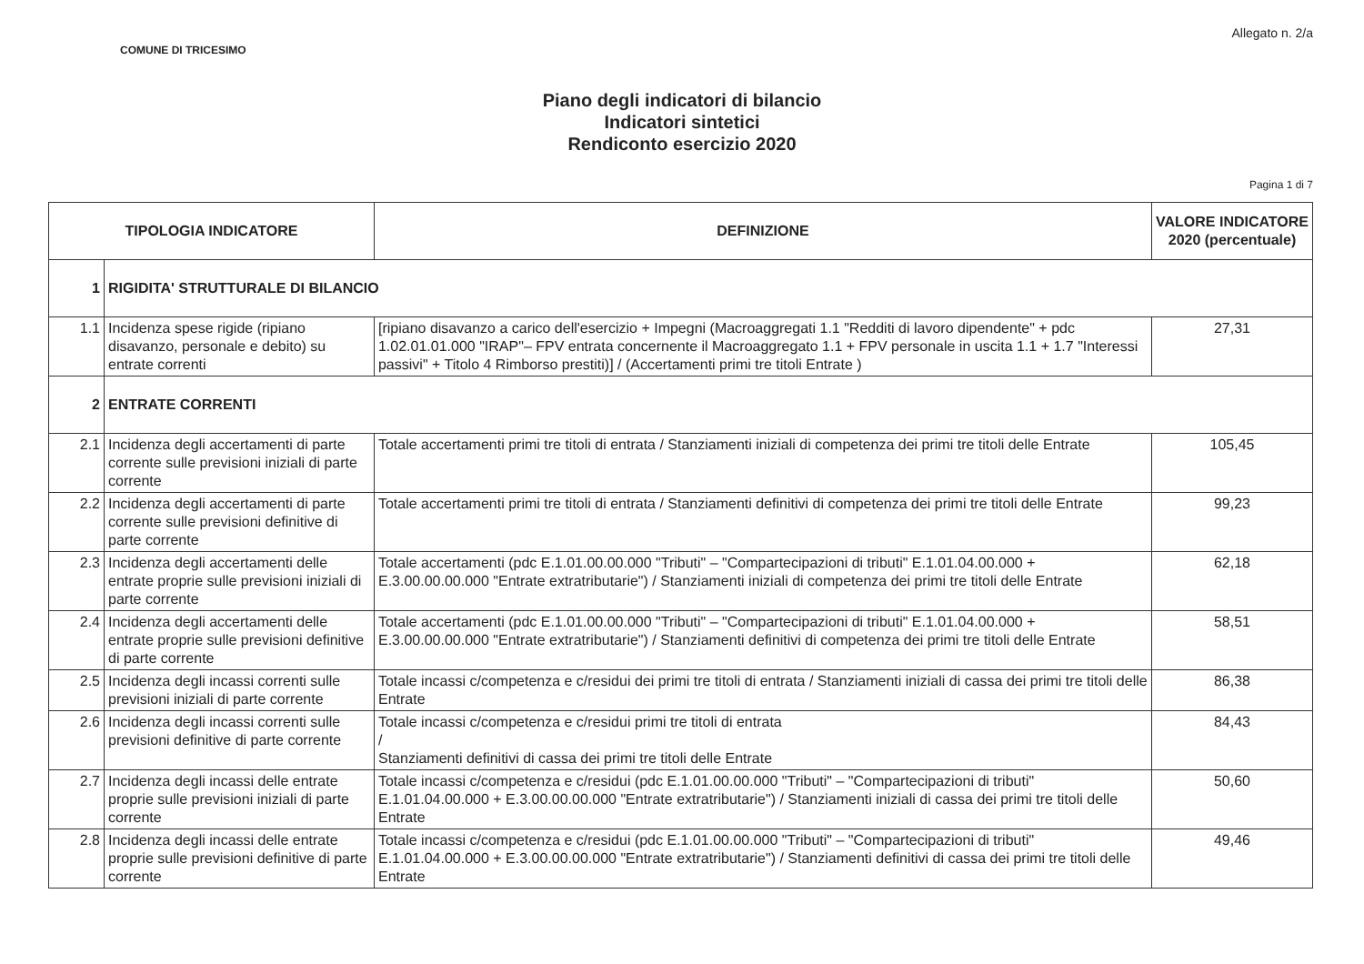COMUNE DI TRICESIMO
Allegato n. 2/a
Piano degli indicatori di bilancio
Indicatori sintetici
Rendiconto esercizio 2020
Pagina 1 di 7
| TIPOLOGIA INDICATORE | | DEFINIZIONE | VALORE INDICATORE 2020 (percentuale) |
| --- | --- | --- | --- |
| 1 | RIGIDITA' STRUTTURALE DI BILANCIO | | |
| 1.1 | Incidenza spese rigide (ripiano disavanzo, personale e debito) su entrate correnti | [ripiano disavanzo a carico dell'esercizio + Impegni (Macroaggregati 1.1 "Redditi di lavoro dipendente" + pdc 1.02.01.01.000 "IRAP"– FPV entrata concernente il Macroaggregato 1.1 + FPV personale in uscita 1.1 + 1.7 "Interessi passivi" + Titolo 4 Rimborso prestiti)] / (Accertamenti primi tre titoli Entrate ) | 27,31 |
| 2 | ENTRATE CORRENTI | | |
| 2.1 | Incidenza degli accertamenti di parte corrente sulle previsioni iniziali di parte corrente | Totale accertamenti primi tre titoli di entrata / Stanziamenti iniziali di competenza dei primi tre titoli delle Entrate | 105,45 |
| 2.2 | Incidenza degli accertamenti di parte corrente sulle previsioni definitive di parte corrente | Totale accertamenti primi tre titoli di entrata / Stanziamenti definitivi di competenza dei primi tre titoli delle Entrate | 99,23 |
| 2.3 | Incidenza degli accertamenti delle entrate proprie sulle previsioni iniziali di parte corrente | Totale accertamenti (pdc E.1.01.00.00.000 "Tributi" – "Compartecipazioni di tributi" E.1.01.04.00.000 + E.3.00.00.00.000 "Entrate extratributarie") / Stanziamenti iniziali di competenza dei primi tre titoli delle Entrate | 62,18 |
| 2.4 | Incidenza degli accertamenti delle entrate proprie sulle previsioni definitive di parte corrente | Totale accertamenti (pdc E.1.01.00.00.000 "Tributi" – "Compartecipazioni di tributi" E.1.01.04.00.000 + E.3.00.00.00.000 "Entrate extratributarie") / Stanziamenti definitivi di competenza dei primi tre titoli delle Entrate | 58,51 |
| 2.5 | Incidenza degli incassi correnti sulle previsioni iniziali di parte corrente | Totale incassi c/competenza e c/residui dei primi tre titoli di entrata / Stanziamenti iniziali di cassa dei primi tre titoli delle Entrate | 86,38 |
| 2.6 | Incidenza degli incassi correnti sulle previsioni definitive di parte corrente | Totale incassi c/competenza e c/residui primi tre titoli di entrata / Stanziamenti definitivi di cassa dei primi tre titoli delle Entrate | 84,43 |
| 2.7 | Incidenza degli incassi delle entrate proprie sulle previsioni iniziali di parte corrente | Totale incassi c/competenza e c/residui (pdc E.1.01.00.00.000 "Tributi" – "Compartecipazioni di tributi" E.1.01.04.00.000 + E.3.00.00.00.000 "Entrate extratributarie") / Stanziamenti iniziali di cassa dei primi tre titoli delle Entrate | 50,60 |
| 2.8 | Incidenza degli incassi delle entrate proprie sulle previsioni definitive di parte corrente | Totale incassi c/competenza e c/residui (pdc E.1.01.00.00.000 "Tributi" – "Compartecipazioni di tributi" E.1.01.04.00.000 + E.3.00.00.00.000 "Entrate extratributarie") / Stanziamenti definitivi di cassa dei primi tre titoli delle Entrate | 49,46 |